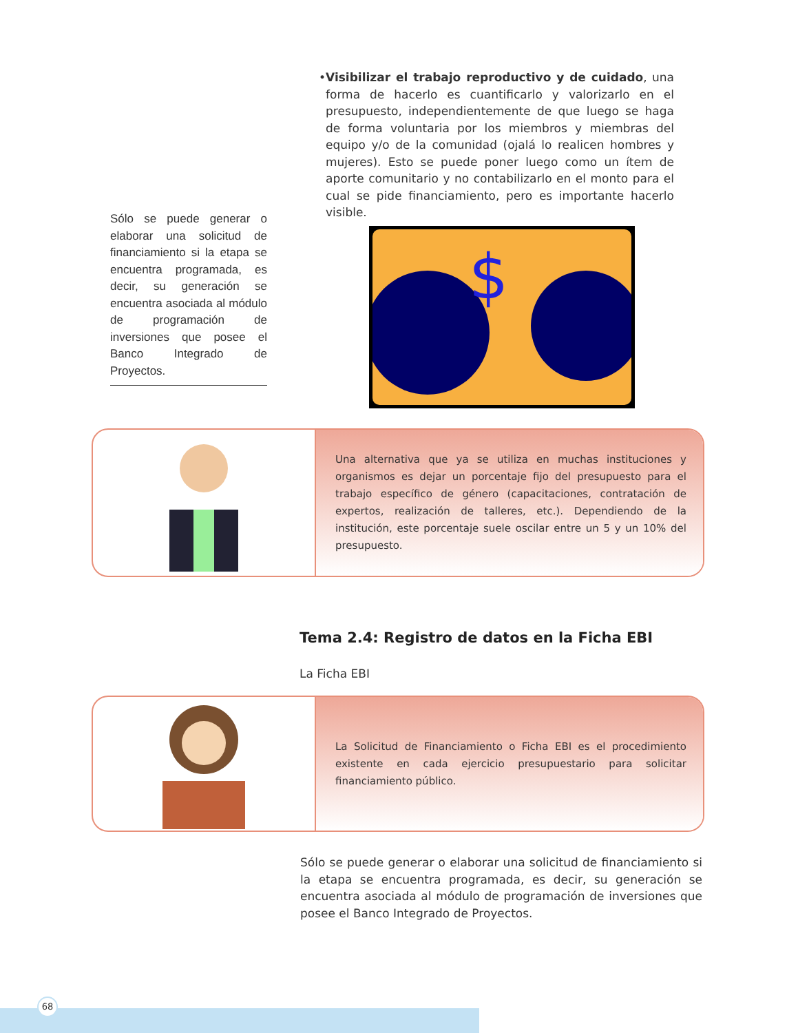• Visibilizar el trabajo reproductivo y de cuidado, una forma de hacerlo es cuantificarlo y valorizarlo en el presupuesto, independientemente de que luego se haga de forma voluntaria por los miembros y miembras del equipo y/o de la comunidad (ojalá lo realicen hombres y mujeres). Esto se puede poner luego como un ítem de aporte comunitario y no contabilizarlo en el monto para el cual se pide financiamiento, pero es importante hacerlo visible.
Sólo se puede generar o elaborar una solicitud de financiamiento si la etapa se encuentra programada, es decir, su generación se encuentra asociada al módulo de programación de inversiones que posee el Banco Integrado de Proyectos.
$
Una alternativa que ya se utiliza en muchas instituciones y organismos es dejar un porcentaje fijo del presupuesto para el trabajo específico de género (capacitaciones, contratación de expertos, realización de talleres, etc.). Dependiendo de la institución, este porcentaje suele oscilar entre un 5 y un 10% del presupuesto.
Tema 2.4: Registro de datos en la Ficha EBI
La Ficha EBI
La Solicitud de Financiamiento o Ficha EBI es el procedimiento existente en cada ejercicio presupuestario para solicitar financiamiento público.
Sólo se puede generar o elaborar una solicitud de financiamiento si la etapa se encuentra programada, es decir, su generación se encuentra asociada al módulo de programación de inversiones que posee el Banco Integrado de Proyectos.
68